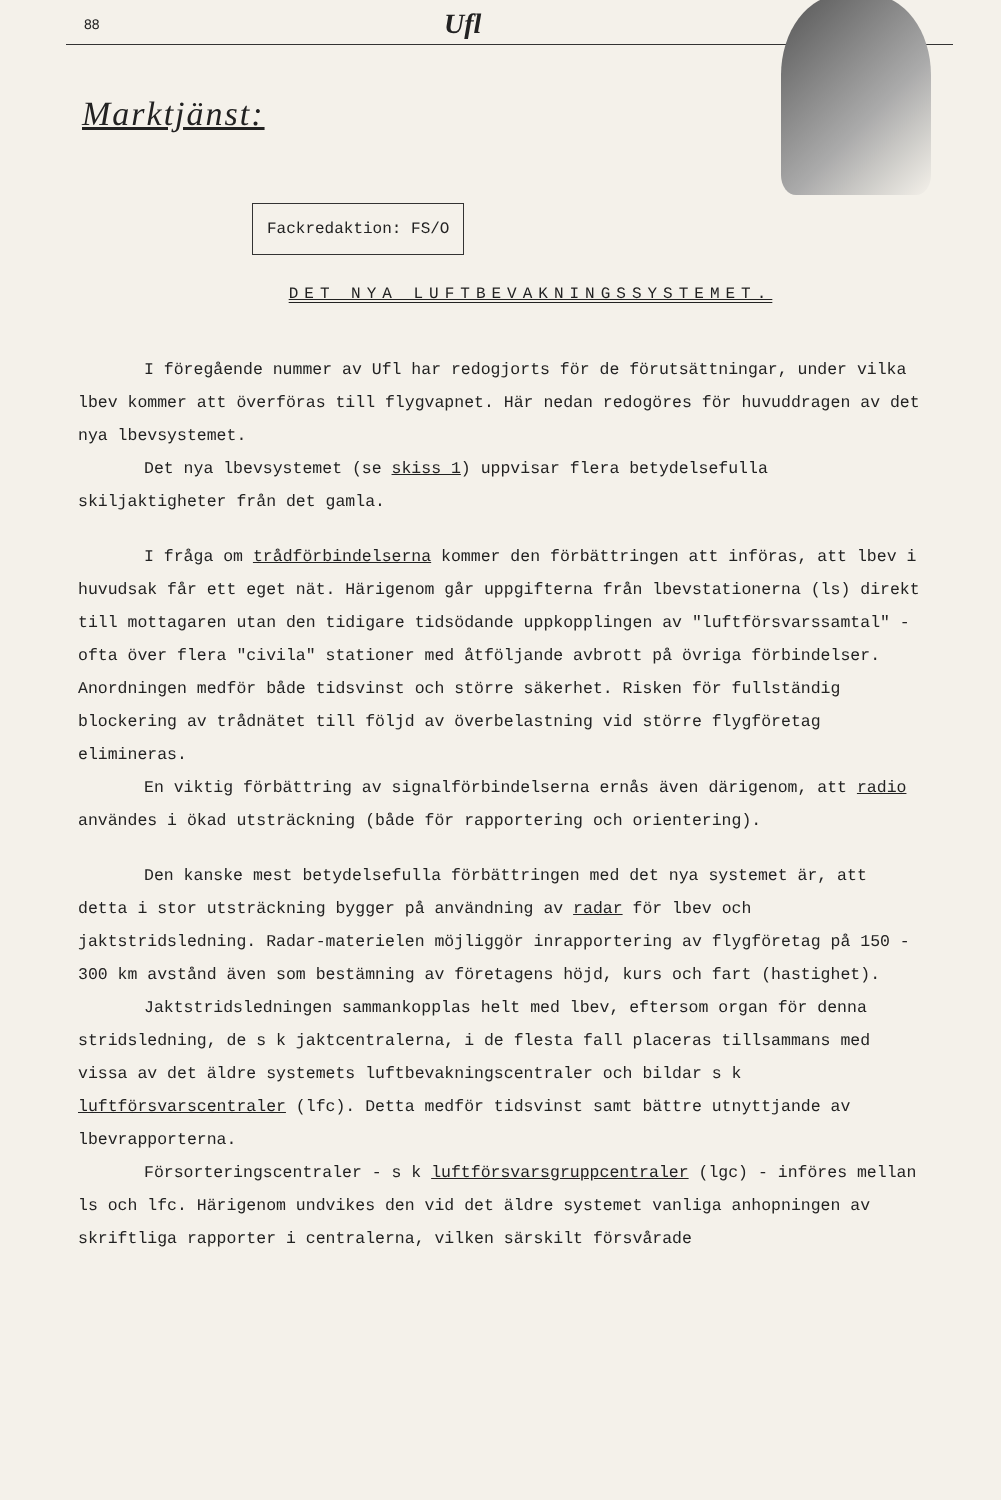88 Ufl
Marktjänst:
Fackredaktion: FS/O
DET NYA LUFTBEVAKNINGSSYSTEMET.
I föregående nummer av Ufl har redogjorts för de förutsättningar, under vilka lbev kommer att överföras till flygvapnet. Här nedan redogöres för huvuddragen av det nya lbevsystemet.
Det nya lbevsystemet (se skiss 1) uppvisar flera betydelsefulla skiljaktigheter från det gamla.
I fråga om trådförbindelserna kommer den förbättringen att införas, att lbev i huvudsak får ett eget nät. Härigenom går uppgifterna från lbevstationerna (ls) direkt till mottagaren utan den tidigare tidsödande uppkopplingen av "luftförsvarssamtal" - ofta över flera "civila" stationer med åtföljande avbrott på övriga förbindelser. Anordningen medför både tidsvinst och större säkerhet. Risken för fullständig blockering av trådnätet till följd av överbelastning vid större flygföretag elimineras.
En viktig förbättring av signalförbindelserna ernås även därigenom, att radio användes i ökad utsträckning (både för rapportering och orientering).
Den kanske mest betydelsefulla förbättringen med det nya systemet är, att detta i stor utsträckning bygger på användning av radar för lbev och jaktstridsledning. Radar-materielen möjliggör inrapportering av flygföretag på 150 - 300 km avstånd även som bestämning av företagens höjd, kurs och fart (hastighet).
Jaktstridsledningen sammankopplas helt med lbev, eftersom organ för denna stridsledning, de s k jaktcentralerna, i de flesta fall placeras tillsammans med vissa av det äldre systemets luftbevakningscentraler och bildar s k luftförsvarscentraler (lfc). Detta medför tidsvinst samt bättre utnyttjande av lbevrapporterna.
Försorteringscentraler - s k luftförsvarsgruppcentraler (lgc) - införes mellan ls och lfc. Härigenom undvikes den vid det äldre systemet vanliga anhopningen av skriftliga rapporter i centralerna, vilken särskilt försvårade